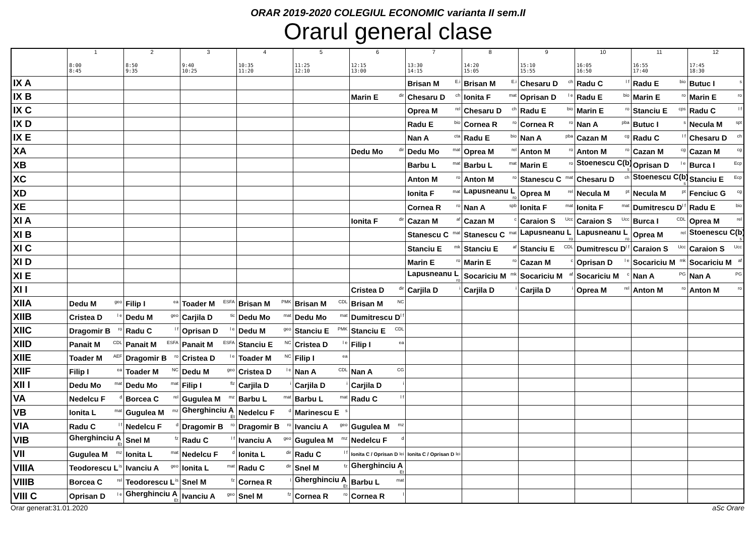ORAR 2019-2020 COLEGIUL ECONOMIC varianta II sem.II
Orarul general clase
| | 1 8:00 8:45 | 2 8:50 9:35 | 3 9:40 10:25 | 4 10:35 11:20 | 5 11:25 12:10 | 6 12:15 13:00 | 7 13:30 14:15 | 8 14:20 15:05 | 9 15:10 15:55 | 10 16:05 16:50 | 11 16:55 17:40 | 12 17:45 18:30 |
| --- | --- | --- | --- | --- | --- | --- | --- | --- | --- | --- | --- | --- |
| IX A | | | | | | | Brisan M <sup>E.i</sup> | Brisan M <sup>E.i</sup> | Chesaru D <sup>ch</sup> | Radu C <sup>l f</sup> | Radu E <sup>bio</sup> | Butuc I <sup>s</sup> |
| IX B | | | | | | Marin E <sup>dir</sup> | Chesaru D <sup>ch</sup> | Ionita F <sup>mat</sup> | Oprisan D <sup>l e</sup> | Radu E <sup>bio</sup> | Marin E <sup>ro</sup> | Marin E <sup>ro</sup> |
| IX C | | | | | | | Oprea M <sup>rel</sup> | Chesaru D <sup>ch</sup> | Radu E <sup>bio</sup> | Marin E <sup>ro</sup> | Stanciu E <sup>cps</sup> | Radu C <sup>l f</sup> |
| IX D | | | | | | | Radu E <sup>bio</sup> | Cornea R <sup>ro</sup> | Cornea R <sup>ro</sup> | Nan A <sup>pba</sup> | Butuc I <sup>s</sup> | Necula M <sup>spt</sup> |
| IX E | | | | | | | Nan A <sup>cta</sup> | Radu E <sup>bio</sup> | Nan A <sup>pba</sup> | Cazan M <sup>cg</sup> | Radu C <sup>l f</sup> | Chesaru D <sup>ch</sup> |
| XA | | | | | | Dedu Mo <sup>dir</sup> | Dedu Mo <sup>mat</sup> | Oprea M <sup>rel</sup> | Anton M <sup>ro</sup> | Anton M <sup>ro</sup> | Cazan M <sup>cg</sup> | Cazan M <sup>cg</sup> |
| XB | | | | | | | Barbu L <sup>mat</sup> | Barbu L <sup>mat</sup> | Marin E <sup>ro</sup> | Stoenescu C(b) <sup>s</sup> | Oprisan D <sup>l e</sup> | Burca I <sup>Ecp</sup> |
| XC | | | | | | | Anton M <sup>ro</sup> | Anton M <sup>ro</sup> | Stanescu C <sup>mat</sup> | Chesaru D <sup>ch</sup> | Stoenescu C(b) <sup>s</sup> | Stanciu E <sup>Ecp</sup> |
| XD | | | | | | | Ionita F <sup>mat</sup> | Lapusneanu L <sup>ro</sup> | Oprea M <sup>rel</sup> | Necula M <sup>pt</sup> | Necula M <sup>pt</sup> | Fenciuc G <sup>cg</sup> |
| XE | | | | | | | Cornea R <sup>ro</sup> | Nan A <sup>spb</sup> | Ionita F <sup>mat</sup> | Ionita F <sup>mat</sup> | Dumitrescu D <sup>l f</sup> | Radu E <sup>bio</sup> |
| XI A | | | | | | Ionita F <sup>dir</sup> | Cazan M <sup>af</sup> | Cazan M <sup>c</sup> | Caraion S <sup>Ucc</sup> | Caraion S <sup>Ucc</sup> | Burca I <sup>CDL</sup> | Oprea M <sup>rel</sup> |
| XI B | | | | | | | Stanescu C <sup>mat</sup> | Stanescu C <sup>mat</sup> | Lapusneanu L <sup>ro</sup> | Lapusneanu L <sup>ro</sup> | Oprea M <sup>rel</sup> | Stoenescu C(b) <sup>s</sup> |
| XI C | | | | | | | Stanciu E <sup>mk</sup> | Stanciu E <sup>af</sup> | Stanciu E <sup>CDL</sup> | Dumitrescu D <sup>l f</sup> | Caraion S <sup>Ucc</sup> | Caraion S <sup>Ucc</sup> |
| XI D | | | | | | | Marin E <sup>ro</sup> | Marin E <sup>ro</sup> | Cazan M <sup>c</sup> | Oprisan D <sup>l e</sup> | Socariciu M <sup>mk</sup> | Socariciu M <sup>af</sup> |
| XI E | | | | | | | Lapusneanu L <sup>ro</sup> | Socariciu M <sup>mk</sup> | Socariciu M <sup>af</sup> | Socariciu M <sup>c</sup> | Nan A <sup>PG</sup> | Nan A <sup>PG</sup> |
| XI I | | | | | | Cristea D <sup>dir</sup> | Carjila D <sup>i</sup> | Carjila D <sup>i</sup> | Carjila D <sup>i</sup> | Oprea M <sup>rel</sup> | Anton M <sup>ro</sup> | Anton M <sup>ro</sup> |
| XIIA | Dedu M <sup>geo</sup> | Filip I <sup>ea</sup> | Toader M <sup>ESFA</sup> | Brisan M <sup>PMK</sup> | Brisan M <sup>CDL</sup> | Brisan M <sup>NC</sup> | | | | | | |
| XIIB | Cristea D <sup>l e</sup> | Dedu M <sup>geo</sup> | Carjila D <sup>tic</sup> | Dedu Mo <sup>mat</sup> | Dedu Mo <sup>mat</sup> | Dumitrescu D <sup>l f</sup> | | | | | | |
| XIIC | Dragomir B <sup>ro</sup> | Radu C <sup>l f</sup> | Oprisan D <sup>l e</sup> | Dedu M <sup>geo</sup> | Stanciu E <sup>PMK</sup> | Stanciu E <sup>CDL</sup> | | | | | | |
| XIID | Panait M <sup>CDL</sup> | Panait M <sup>ESFA</sup> | Panait M <sup>ESFA</sup> | Stanciu E <sup>NC</sup> | Cristea D <sup>l e</sup> | Filip I <sup>ea</sup> | | | | | | |
| XIIE | Toader M <sup>AEF</sup> | Dragomir B <sup>ro</sup> | Cristea D <sup>l e</sup> | Toader M <sup>NC</sup> | Filip I <sup>ea</sup> | | | | | | | |
| XIIF | Filip I <sup>ea</sup> | Toader M <sup>NC</sup> | Dedu M <sup>geo</sup> | Cristea D <sup>l e</sup> | Nan A <sup>CDL</sup> | Nan A <sup>CG</sup> | | | | | | |
| XII I | Dedu Mo <sup>mat</sup> | Dedu Mo <sup>mat</sup> | Filip I <sup>flz</sup> | Carjila D <sup>i</sup> | Carjila D <sup>i</sup> | Carjila D <sup>i</sup> | | | | | | |
| VA | Nedelcu F <sup>d</sup> | Borcea C <sup>rel</sup> | Gugulea M <sup>mz</sup> | Barbu L <sup>mat</sup> | Barbu L <sup>mat</sup> | Radu C <sup>l f</sup> | | | | | | |
| VB | Ionita L <sup>mat</sup> | Gugulea M <sup>mz</sup> | Gherghinciu A <sup>Et</sup> | Nedelcu F <sup>d</sup> | Marinescu E <sup>s</sup> | | | | | | | |
| VIA | Radu C <sup>l f</sup> | Nedelcu F <sup>d</sup> | Dragomir B <sup>ro</sup> | Dragomir B <sup>ro</sup> | Ivanciu A <sup>geo</sup> | Gugulea M <sup>mz</sup> | | | | | | |
| VIB | Gherghinciu A <sup>Et</sup> | Snel M <sup>fz</sup> | Radu C <sup>l f</sup> | Ivanciu A <sup>geo</sup> | Gugulea M <sup>mz</sup> | Nedelcu F <sup>d</sup> | | | | | | |
| VII | Gugulea M <sup>mz</sup> | Ionita L <sup>mat</sup> | Nedelcu F <sup>d</sup> | Ionita L <sup>dir</sup> | Radu C <sup>l f</sup> | Ionita C / Oprisan D <sup>lei</sup> | Ionita C / Oprisan D <sup>lei</sup> | | | | | |
| VIIIA | Teodorescu L <sup>is</sup> | Ivanciu A <sup>geo</sup> | Ionita L <sup>mat</sup> | Radu C <sup>dir</sup> | Snel M <sup>fz</sup> | Gherghinciu A <sup>Et</sup> | | | | | | |
| VIIIB | Borcea C <sup>rel</sup> | Teodorescu L <sup>is</sup> | Snel M <sup>fz</sup> | Cornea R <sup>l</sup> | Gherghinciu A <sup>Et</sup> | Barbu L <sup>mat</sup> | | | | | | |
| VIII C | Oprisan D <sup>l e</sup> | Gherghinciu A <sup>Et</sup> | Ivanciu A <sup>geo</sup> | Snel M <sup>fz</sup> | Cornea R <sup>ro</sup> | Cornea R <sup>l</sup> | | | | | | |
Orar generat:31.01.2020 aSc Orare